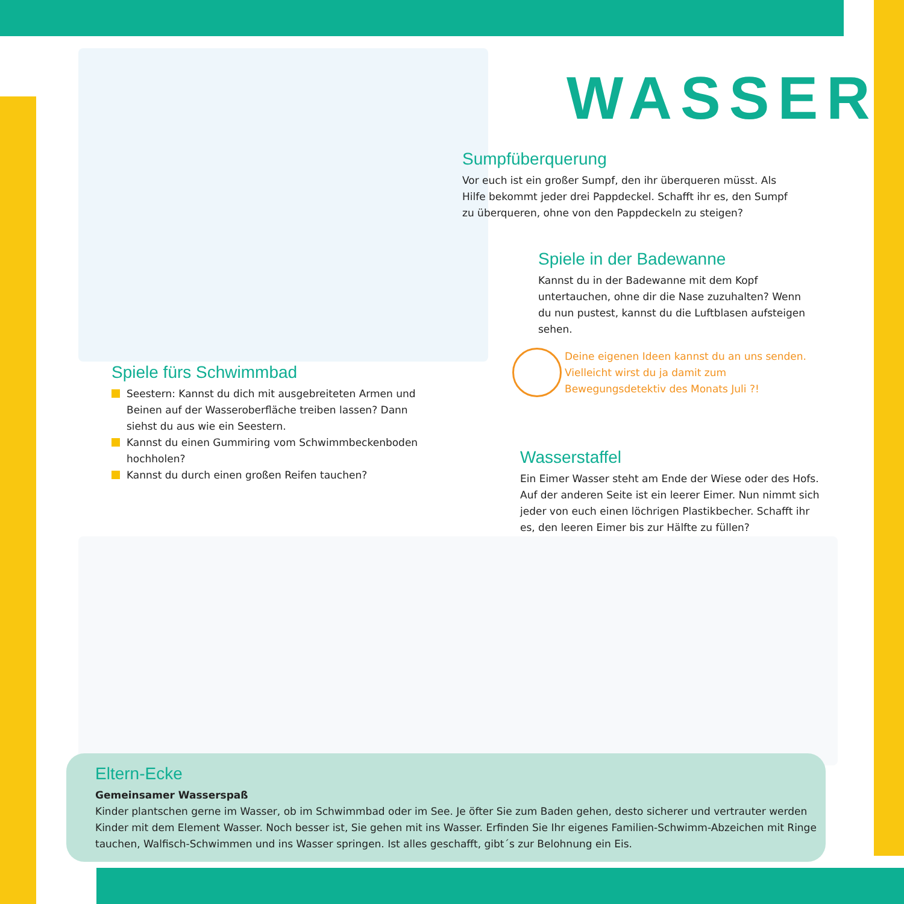WASSER
Sumpfüberquerung
Vor euch ist ein großer Sumpf, den ihr überqueren müsst. Als Hilfe bekommt jeder drei Pappdeckel. Schafft ihr es, den Sumpf zu überqueren, ohne von den Pappdeckeln zu steigen?
Spiele in der Badewanne
Kannst du in der Badewanne mit dem Kopf untertauchen, ohne dir die Nase zuzuhalten? Wenn du nun pustest, kannst du die Luftblasen aufsteigen sehen.
Deine eigenen Ideen kannst du an uns senden. Vielleicht wirst du ja damit zum Bewegungsdetektiv des Monats Juli ?!
Spiele fürs Schwimmbad
Seestern: Kannst du dich mit ausgebreiteten Armen und Beinen auf der Wasseroberfläche treiben lassen? Dann siehst du aus wie ein Seestern.
Kannst du einen Gummiring vom Schwimmbeckenboden hochholen?
Kannst du durch einen großen Reifen tauchen?
Wasserstaffel
Ein Eimer Wasser steht am Ende der Wiese oder des Hofs. Auf der anderen Seite ist ein leerer Eimer. Nun nimmt sich jeder von euch einen löchrigen Plastikbecher. Schafft ihr es, den leeren Eimer bis zur Hälfte zu füllen?
Eltern-Ecke
Gemeinsamer Wasserspaß
Kinder plantschen gerne im Wasser, ob im Schwimmbad oder im See. Je öfter Sie zum Baden gehen, desto sicherer und vertrauter werden Kinder mit dem Element Wasser. Noch besser ist, Sie gehen mit ins Wasser. Erfinden Sie Ihr eigenes Familien-Schwimm-Abzeichen mit Ringe tauchen, Walfisch-Schwimmen und ins Wasser springen. Ist alles geschafft, gibt´s zur Belohnung ein Eis.